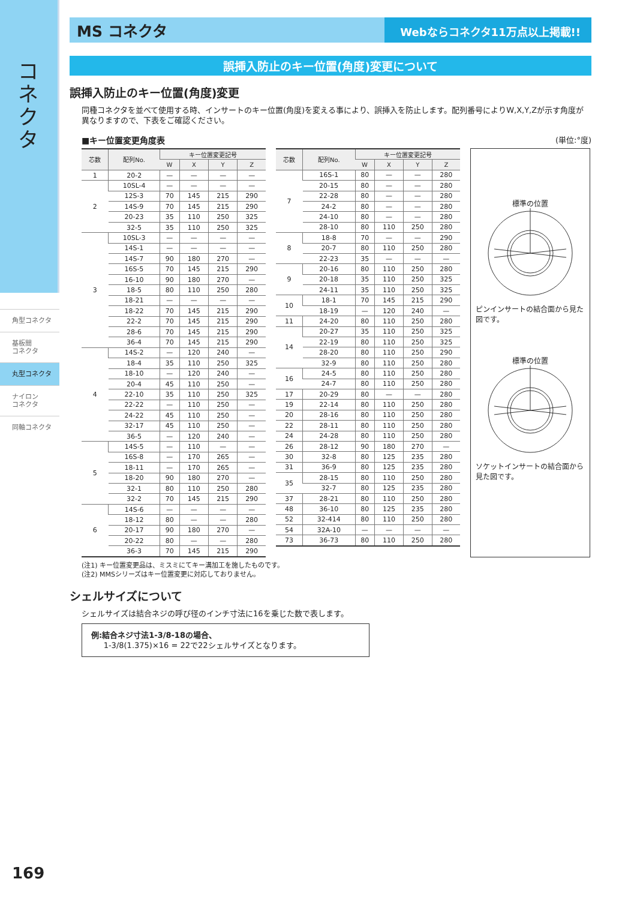コネクタ
角型コネクタ
基板間
コネクタ
丸型コネクタ
ナイロン
コネクタ
同軸コネクタ
MS コネクタ
Webならコネクタ11万点以上掲載!!
誤挿入防止のキー位置(角度)変更について
誤挿入防止のキー位置(角度)変更
同種コネクタを並べて使用する時、インサートのキー位置(角度)を変える事により、誤挿入を防止します。配列番号によりW,X,Y,Zが示す角度が異なりますので、下表をご確認ください。
■キー位置変更角度表 (単位:°度)
| 芯数 | 配列No. | キー位置変更記号 | | | |
| --- | --- | --- | --- | --- | --- |
| | | W | X | Y | Z |
| 1 | 20-2 | — | — | — | — |
| 2 | 10SL-4 | — | — | — | — |
| | 12S-3 | 70 | 145 | 215 | 290 |
| | 14S-9 | 70 | 145 | 215 | 290 |
| | 20-23 | 35 | 110 | 250 | 325 |
| | 32-5 | 35 | 110 | 250 | 325 |
| 3 | 10SL-3 | — | — | — | — |
| | 14S-1 | — | — | — | — |
| | 14S-7 | 90 | 180 | 270 | — |
| | 16S-5 | 70 | 145 | 215 | 290 |
| | 16-10 | 90 | 180 | 270 | — |
| | 18-5 | 80 | 110 | 250 | 280 |
| | 18-21 | — | — | — | — |
| | 18-22 | 70 | 145 | 215 | 290 |
| | 22-2 | 70 | 145 | 215 | 290 |
| | 28-6 | 70 | 145 | 215 | 290 |
| | 36-4 | 70 | 145 | 215 | 290 |
| 4 | 14S-2 | — | 120 | 240 | — |
| | 18-4 | 35 | 110 | 250 | 325 |
| | 18-10 | — | 120 | 240 | — |
| | 20-4 | 45 | 110 | 250 | — |
| | 22-10 | 35 | 110 | 250 | 325 |
| | 22-22 | — | 110 | 250 | — |
| | 24-22 | 45 | 110 | 250 | — |
| | 32-17 | 45 | 110 | 250 | — |
| | 36-5 | — | 120 | 240 | — |
| 5 | 14S-5 | — | 110 | — | — |
| | 16S-8 | — | 170 | 265 | — |
| | 18-11 | — | 170 | 265 | — |
| | 18-20 | 90 | 180 | 270 | — |
| | 32-1 | 80 | 110 | 250 | 280 |
| | 32-2 | 70 | 145 | 215 | 290 |
| 6 | 14S-6 | — | — | — | — |
| | 18-12 | 80 | — | — | 280 |
| | 20-17 | 90 | 180 | 270 | — |
| | 20-22 | 80 | — | — | 280 |
| | 36-3 | 70 | 145 | 215 | 290 |
| 芯数 | 配列No. | キー位置変更記号 | | | |
| --- | --- | --- | --- | --- | --- |
| | | W | X | Y | Z |
| 7 | 16S-1 | 80 | — | — | 280 |
| | 20-15 | 80 | — | — | 280 |
| | 22-28 | 80 | — | — | 280 |
| | 24-2 | 80 | — | — | 280 |
| | 24-10 | 80 | — | — | 280 |
| | 28-10 | 80 | 110 | 250 | 280 |
| 8 | 18-8 | 70 | — | — | 290 |
| | 20-7 | 80 | 110 | 250 | 280 |
| | 22-23 | 35 | — | — | — |
| 9 | 20-16 | 80 | 110 | 250 | 280 |
| | 20-18 | 35 | 110 | 250 | 325 |
| | 24-11 | 35 | 110 | 250 | 325 |
| 10 | 18-1 | 70 | 145 | 215 | 290 |
| | 18-19 | — | 120 | 240 | — |
| 11 | 24-20 | 80 | 110 | 250 | 280 |
| 14 | 20-27 | 35 | 110 | 250 | 325 |
| | 22-19 | 80 | 110 | 250 | 325 |
| | 28-20 | 80 | 110 | 250 | 290 |
| | 32-9 | 80 | 110 | 250 | 280 |
| 16 | 24-5 | 80 | 110 | 250 | 280 |
| | 24-7 | 80 | 110 | 250 | 280 |
| 17 | 20-29 | 80 | — | — | 280 |
| 19 | 22-14 | 80 | 110 | 250 | 280 |
| 20 | 28-16 | 80 | 110 | 250 | 280 |
| 22 | 28-11 | 80 | 110 | 250 | 280 |
| 24 | 24-28 | 80 | 110 | 250 | 280 |
| 26 | 28-12 | 90 | 180 | 270 | — |
| 30 | 32-8 | 80 | 125 | 235 | 280 |
| 31 | 36-9 | 80 | 125 | 235 | 280 |
| 35 | 28-15 | 80 | 110 | 250 | 280 |
| | 32-7 | 80 | 125 | 235 | 280 |
| 37 | 28-21 | 80 | 110 | 250 | 280 |
| 48 | 36-10 | 80 | 125 | 235 | 280 |
| 52 | 32-414 | 80 | 110 | 250 | 280 |
| 54 | 32A-10 | — | — | — | — |
| 73 | 36-73 | 80 | 110 | 250 | 280 |
標準の位置
ピンインサートの結合面から見た図です。
標準の位置
ソケットインサートの結合面から見た図です。
(注1) キー位置変更品は、ミスミにてキー溝加工を施したものです。
(注2) MMSシリーズはキー位置変更に対応しておりません。
シェルサイズについて
シェルサイズは結合ネジの呼び径のインチ寸法に16を乗じた数で表します。
例:結合ネジ寸法1-3/8-18の場合、
1-3/8(1.375)×16 = 22で22シェルサイズとなります。
169